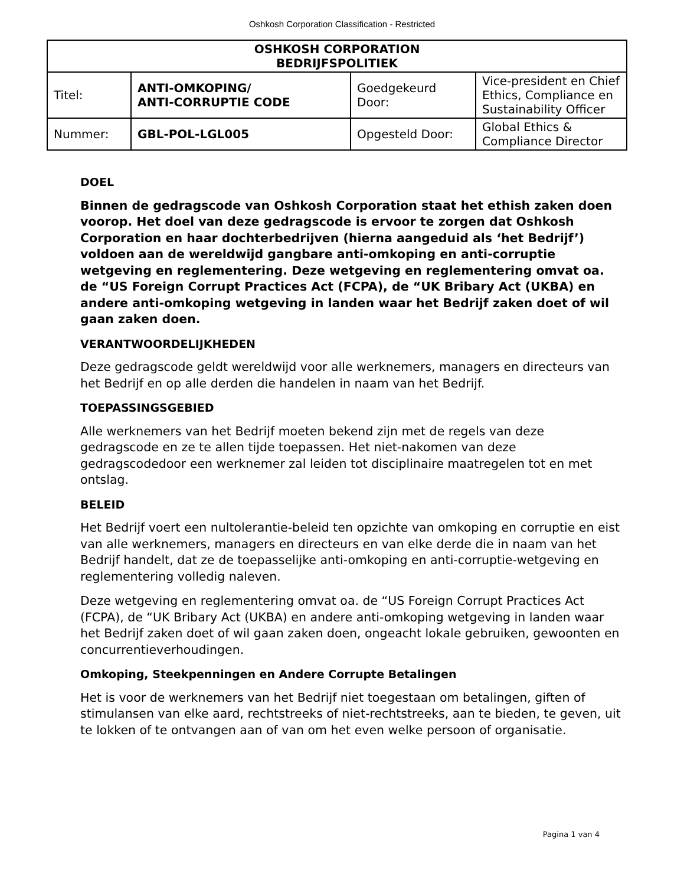Oshkosh Corporation Classification - Restricted
| OSHKOSH CORPORATION BEDRIJFSPOLITIEK | | | |
| --- | --- | --- | --- |
| Titel: | ANTI-OMKOPING/ ANTI-CORRUPTIE CODE | Goedgekeurd Door: | Vice-president en Chief Ethics, Compliance en Sustainability Officer |
| Nummer: | GBL-POL-LGL005 | Opgesteld Door: | Global Ethics & Compliance Director |
DOEL
Binnen de gedragscode van Oshkosh Corporation staat het ethish zaken doen voorop. Het doel van deze gedragscode is ervoor te zorgen dat Oshkosh Corporation en haar dochterbedrijven (hierna aangeduid als ‘het Bedrijf’) voldoen aan de wereldwijd gangbare anti-omkoping en anti-corruptie wetgeving en reglementering. Deze wetgeving en reglementering omvat oa. de “US Foreign Corrupt Practices Act (FCPA), de “UK Bribary Act (UKBA) en andere anti-omkoping wetgeving in landen waar het Bedrijf zaken doet of wil gaan zaken doen.
VERANTWOORDELIJKHEDEN
Deze gedragscode geldt wereldwijd voor alle werknemers, managers en directeurs van het Bedrijf en op alle derden die handelen in naam van het Bedrijf.
TOEPASSINGSGEBIED
Alle werknemers van het Bedrijf moeten bekend zijn met de regels van deze gedragscode en ze te allen tijde toepassen. Het niet-nakomen van deze gedragscodedoor een werknemer zal leiden tot disciplinaire maatregelen tot en met ontslag.
BELEID
Het Bedrijf voert een nultolerantie-beleid ten opzichte van omkoping en corruptie en eist van alle werknemers, managers en directeurs en van elke derde die in naam van het Bedrijf handelt, dat ze de toepasselijke anti-omkoping en anti-corruptie-wetgeving en reglementering volledig naleven.
Deze wetgeving en reglementering omvat oa. de “US Foreign Corrupt Practices Act (FCPA), de “UK Bribary Act (UKBA) en andere anti-omkoping wetgeving in landen waar het Bedrijf zaken doet of wil gaan zaken doen, ongeacht lokale gebruiken, gewoonten en concurrentieverhoudingen.
Omkoping, Steekpenningen en Andere Corrupte Betalingen
Het is voor de werknemers van het Bedrijf niet toegestaan om betalingen, giften of stimulansen van elke aard, rechtstreeks of niet-rechtstreeks, aan te bieden, te geven, uit te lokken of te ontvangen aan of van om het even welke persoon of organisatie.
Pagina 1 van 4